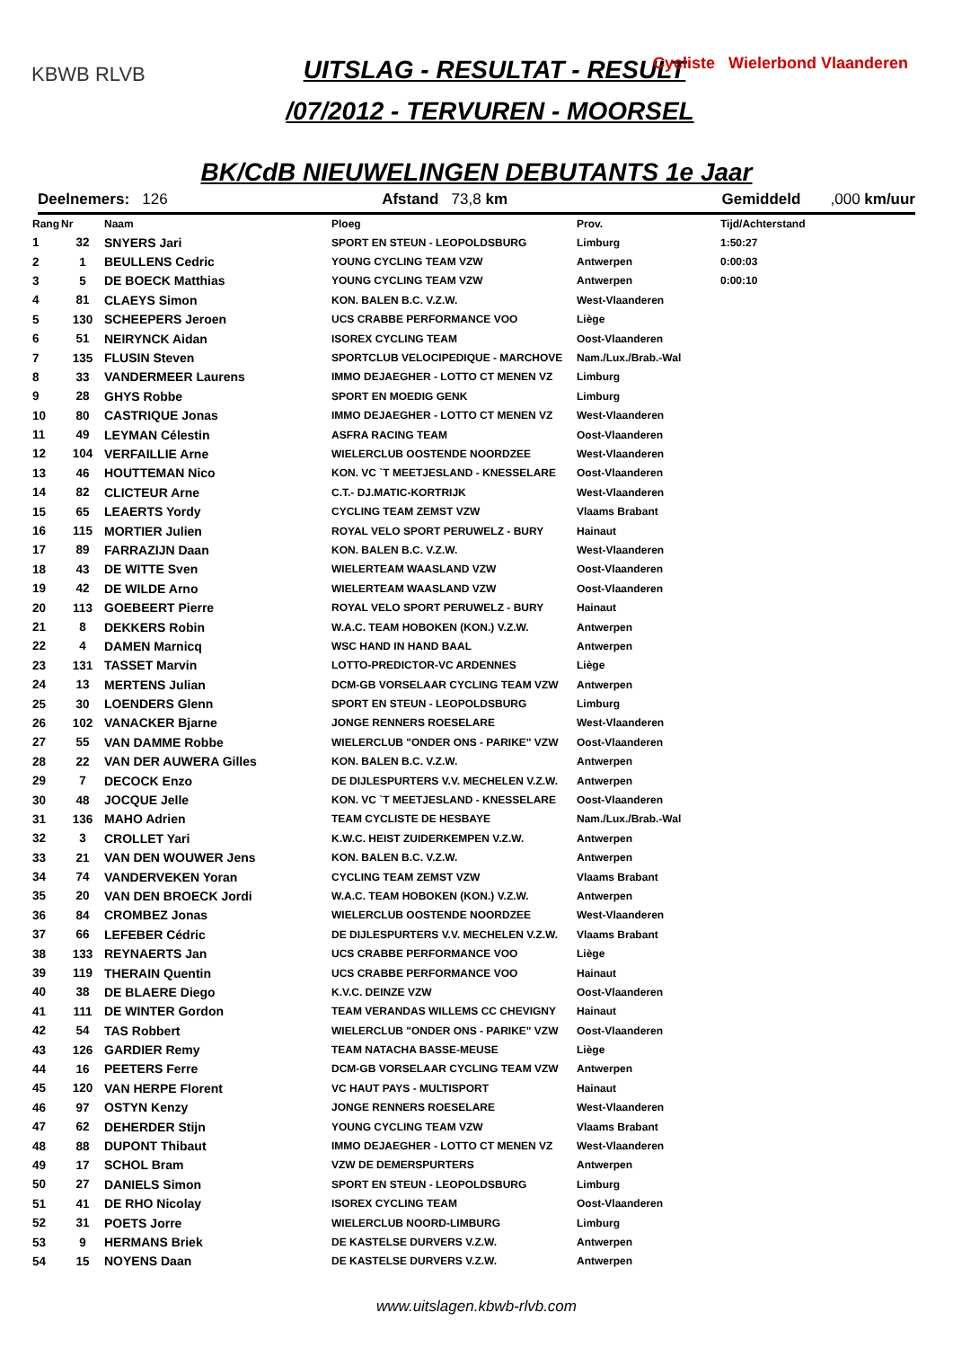KBWB RLVB
Cycliste Wielerbond Vlaanderen
UITSLAG - RESULTAT - RESULT
/07/2012 - TERVUREN - MOORSEL
BK/CdB NIEUWELINGEN DEBUTANTS 1e Jaar
Deelnemers: 126 Afstand 73,8 km Gemiddeld ,000 km/uur
| Rang | Nr | Naam | Ploeg | Prov. | Tijd/Achterstand |
| --- | --- | --- | --- | --- | --- |
| 1 | 32 | SNYERS Jari | SPORT EN STEUN - LEOPOLDSBURG | Limburg | 1:50:27 |
| 2 | 1 | BEULLENS Cedric | YOUNG CYCLING TEAM VZW | Antwerpen | 0:00:03 |
| 3 | 5 | DE BOECK Matthias | YOUNG CYCLING TEAM VZW | Antwerpen | 0:00:10 |
| 4 | 81 | CLAEYS Simon | KON. BALEN B.C. V.Z.W. | West-Vlaanderen | |
| 5 | 130 | SCHEEPERS Jeroen | UCS CRABBE PERFORMANCE VOO | Liège | |
| 6 | 51 | NEIRYNCK Aidan | ISOREX CYCLING TEAM | Oost-Vlaanderen | |
| 7 | 135 | FLUSIN Steven | SPORTCLUB VELOCIPEDIQUE - MARCHOVE | Nam./Lux./Brab.-Wal | |
| 8 | 33 | VANDERMEER Laurens | IMMO DEJAEGHER - LOTTO CT MENEN VZ | Limburg | |
| 9 | 28 | GHYS Robbe | SPORT EN MOEDIG GENK | Limburg | |
| 10 | 80 | CASTRIQUE Jonas | IMMO DEJAEGHER - LOTTO CT MENEN VZ | West-Vlaanderen | |
| 11 | 49 | LEYMAN Célestin | ASFRA RACING TEAM | Oost-Vlaanderen | |
| 12 | 104 | VERFAILLIE Arne | WIELERCLUB OOSTENDE NOORDZEE | West-Vlaanderen | |
| 13 | 46 | HOUTTEMAN Nico | KON. VC `T MEETJESLAND - KNESSELARE | Oost-Vlaanderen | |
| 14 | 82 | CLICTEUR Arne | C.T.- DJ.MATIC-KORTRIJK | West-Vlaanderen | |
| 15 | 65 | LEAERTS Yordy | CYCLING TEAM ZEMST VZW | Vlaams Brabant | |
| 16 | 115 | MORTIER Julien | ROYAL VELO SPORT PERUWELZ - BURY | Hainaut | |
| 17 | 89 | FARRAZIJN Daan | KON. BALEN B.C. V.Z.W. | West-Vlaanderen | |
| 18 | 43 | DE WITTE Sven | WIELERTEAM WAASLAND VZW | Oost-Vlaanderen | |
| 19 | 42 | DE WILDE Arno | WIELERTEAM WAASLAND VZW | Oost-Vlaanderen | |
| 20 | 113 | GOEBEERT Pierre | ROYAL VELO SPORT PERUWELZ - BURY | Hainaut | |
| 21 | 8 | DEKKERS Robin | W.A.C. TEAM HOBOKEN (KON.) V.Z.W. | Antwerpen | |
| 22 | 4 | DAMEN Marnicq | WSC HAND IN HAND BAAL | Antwerpen | |
| 23 | 131 | TASSET Marvin | LOTTO-PREDICTOR-VC ARDENNES | Liège | |
| 24 | 13 | MERTENS Julian | DCM-GB VORSELAAR CYCLING TEAM VZW | Antwerpen | |
| 25 | 30 | LOENDERS Glenn | SPORT EN STEUN - LEOPOLDSBURG | Limburg | |
| 26 | 102 | VANACKER Bjarne | JONGE RENNERS ROESELARE | West-Vlaanderen | |
| 27 | 55 | VAN DAMME Robbe | WIELERCLUB "ONDER ONS - PARIKE" VZW | Oost-Vlaanderen | |
| 28 | 22 | VAN DER AUWERA Gilles | KON. BALEN B.C. V.Z.W. | Antwerpen | |
| 29 | 7 | DECOCK Enzo | DE DIJLESPURTERS V.V. MECHELEN V.Z.W. | Antwerpen | |
| 30 | 48 | JOCQUE Jelle | KON. VC `T MEETJESLAND - KNESSELARE | Oost-Vlaanderen | |
| 31 | 136 | MAHO Adrien | TEAM CYCLISTE DE HESBAYE | Nam./Lux./Brab.-Wal | |
| 32 | 3 | CROLLET Yari | K.W.C. HEIST ZUIDERKEMPEN V.Z.W. | Antwerpen | |
| 33 | 21 | VAN DEN WOUWER Jens | KON. BALEN B.C. V.Z.W. | Antwerpen | |
| 34 | 74 | VANDERVEKEN Yoran | CYCLING TEAM ZEMST VZW | Vlaams Brabant | |
| 35 | 20 | VAN DEN BROECK Jordi | W.A.C. TEAM HOBOKEN (KON.) V.Z.W. | Antwerpen | |
| 36 | 84 | CROMBEZ Jonas | WIELERCLUB OOSTENDE NOORDZEE | West-Vlaanderen | |
| 37 | 66 | LEFEBER Cédric | DE DIJLESPURTERS V.V. MECHELEN V.Z.W. | Vlaams Brabant | |
| 38 | 133 | REYNAERTS Jan | UCS CRABBE PERFORMANCE VOO | Liège | |
| 39 | 119 | THERAIN Quentin | UCS CRABBE PERFORMANCE VOO | Hainaut | |
| 40 | 38 | DE BLAERE Diego | K.V.C. DEINZE VZW | Oost-Vlaanderen | |
| 41 | 111 | DE WINTER Gordon | TEAM VERANDAS WILLEMS CC CHEVIGNY | Hainaut | |
| 42 | 54 | TAS Robbert | WIELERCLUB "ONDER ONS - PARIKE" VZW | Oost-Vlaanderen | |
| 43 | 126 | GARDIER Remy | TEAM NATACHA BASSE-MEUSE | Liège | |
| 44 | 16 | PEETERS Ferre | DCM-GB VORSELAAR CYCLING TEAM VZW | Antwerpen | |
| 45 | 120 | VAN HERPE Florent | VC HAUT PAYS - MULTISPORT | Hainaut | |
| 46 | 97 | OSTYN Kenzy | JONGE RENNERS ROESELARE | West-Vlaanderen | |
| 47 | 62 | DEHERDER Stijn | YOUNG CYCLING TEAM VZW | Vlaams Brabant | |
| 48 | 88 | DUPONT Thibaut | IMMO DEJAEGHER - LOTTO CT MENEN VZ | West-Vlaanderen | |
| 49 | 17 | SCHOL Bram | VZW DE DEMERSPURTERS | Antwerpen | |
| 50 | 27 | DANIELS Simon | SPORT EN STEUN - LEOPOLDSBURG | Limburg | |
| 51 | 41 | DE RHO Nicolay | ISOREX CYCLING TEAM | Oost-Vlaanderen | |
| 52 | 31 | POETS Jorre | WIELERCLUB NOORD-LIMBURG | Limburg | |
| 53 | 9 | HERMANS Briek | DE KASTELSE DURVERS V.Z.W. | Antwerpen | |
| 54 | 15 | NOYENS Daan | DE KASTELSE DURVERS V.Z.W. | Antwerpen | |
www.uitslagen.kbwb-rlvb.com